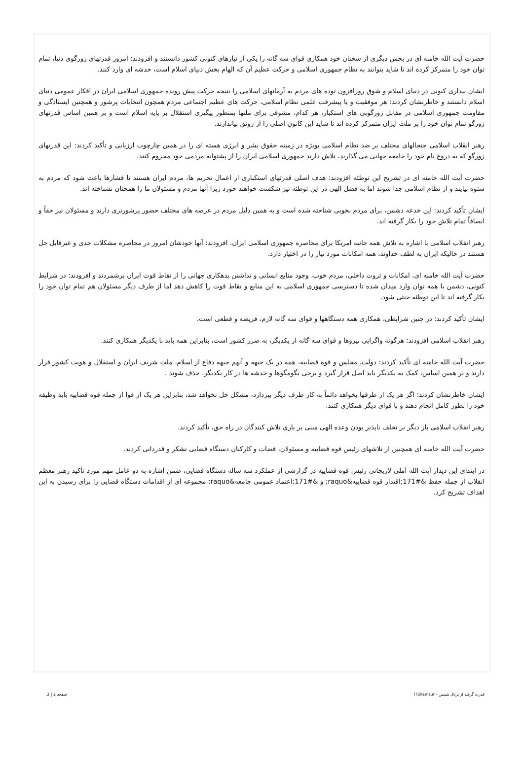حضرت آیت الله خامنه ای در بخش دیگری از سخنان خود همکاری قوای سه گانه را یکی از نیازهای کنونی کشور دانستند و افزودند: امروز قدرتهای زورگوی دنیا، تمام توان خود را متمرکز کرده اند تا شاید بتوانند به نظام جمهوری اسلامی و حرکت عظیم آن که الهام بخش دنیای اسلام است، خدشه ای وارد کنند.
ایشان بیداری کنونی در دنیای اسلام و شوق روزافزون توده های مردم به آرمانهای اسلامی را نتیجه حرکت پیش رونده جمهوری اسلامی ایران در افکار عمومی دنیای اسلام دانستند و خاطرنشان کردند: هر موفقیت و یا پیشرفت علمی نظام اسلامی، حرکت های عظیم اجتماعی مردم همچون انتخابات پرشور و همچنین ایستادگی و مقاومت جمهوری اسلامی در مقابل زورگویی های استکبار، هر کدام، مشوقی برای ملتها بمنظور پیگیری استقلال بر پایه اسلام است و بر همین اساس قدرتهای زورگو تمام توان خود را بر ملت ایران متمرکز کرده اند تا شاید این کانون اصلی را از رونق بیاندازند.
رهبر انقلاب اسلامی جنجالهای مختلف بر ضد نظام اسلامی بویژه در زمینه حقوق بشر و انرژی هسته ای را در همین چارچوب ارزیابی و تأکید کردند: این قدرتهای زورگو که به دروغ نام خود را جامعه جهانی می گذارند، تلاش دارند جمهوری اسلامی ایران را از پشتوانه مردمی خود محروم کنند.
حضرت آیت الله خامنه ای در تشریح این توطئه افزودند: هدف اصلی قدرتهای استکباری از اعمال تحریم ها، مردم ایران هستند تا فشارها باعث شود که مردم به ستوه بیایند و از نظام اسلامی جدا شوند اما به فضل الهی در این توطئه نیز شکست خواهند خورد زیرا آنها مردم و مسئولان ما را همچنان نشناخته اند.
ایشان تأکید کردند: این خدعه دشمن، برای مردم بخوبی شناخته شده است و به همین دلیل مردم در عرصه های مختلف حضور پرشورتری دارند و مسئولان نیز حقاً و انصافاً تمام تلاش خود را بکار گرفته اند.
رهبر انقلاب اسلامی با اشاره به تلاش همه جانبه امریکا برای محاصره جمهوری اسلامی ایران، افزودند: آنها خودشان امروز در محاصره مشکلات جدی و غیرقابل حل هستند در حالیکه ایران به لطف خداوند، همه امکانات مورد نیاز را در اختیار دارد.
حضرت آیت الله خامنه ای، امکانات و ثروت داخلی، مردم خوب، وجود منابع انسانی و نداشتن بدهکاری جهانی را از نقاط قوت ایران برشمردند و افزودند: در شرایط کنونی، دشمن با همه توان وارد میدان شده تا دسترسی جمهوری اسلامی به این منابع و نقاط قوت را کاهش دهد اما از طرف دیگر مسئولان هم تمام توان خود را بکار گرفته اند تا این توطئه خنثی شود.
ایشان تأکید کردند: در چنین شرایطی، همکاری همه دستگاهها و قوای سه گانه لازم، فریضه و قطعی است.
رهبر انقلاب اسلامی افزودند: هرگونه واگرایی نیروها و قوای سه گانه از یکدیگر، به ضرر کشور است، بنابراین همه باید با یکدیگر همکاری کنند.
حضرت آیت الله خامنه ای تأکید کردند: دولت، مجلس و قوه قضاییه، همه در یک جبهه و آنهم جبهه دفاع از اسلام، ملت شریف ایران و استقلال و هویت کشور قرار دارند و بر همین اساس، کمک به یکدیگر باید اصل قرار گیرد و برخی بگومگوها و خدشه ها در کار یکدیگر، حذف شوند .
ایشان خاطرنشان کردند: اگر هر یک از طرفها بخواهد دائماً به کار طرف دیگر بپردازد، مشکل حل نخواهد شد، بنابراین هر یک از قوا از جمله قوه قضاییه باید وظیفه خود را بطور کامل انجام دهند و با قوای دیگر همکاری کنند.
رهبر انقلاب اسلامی بار دیگر بر تخلف ناپذیر بودن وعده الهی مبنی بر یاری تلاش کنندگان در راه حق، تأکید کردند.
حضرت آیت الله خامنه ای همچنین از تلاشهای رئیس قوه قضاییه و مسئولان، قضات و کارکنان دستگاه قضایی تشکر و قدردانی کردند.
در ابتدای این دیدار آیت الله آملی لاریجانی رئیس قوه قضاییه در گزارشی از عملکرد سه ساله دستگاه قضایی، ضمن اشاره به دو عامل مهم مورد تأکید رهبر معظم انقلاب از جمله حفظ &#171;اقتدار قوه قضاییه&raquo; و &#171;اعتماد عمومی جامعه&raquo; مجموعه ای از اقدامات دستگاه قضایی را برای رسیدن به این اهداف تشریح کرد.
قدرت گرفته از پرتال شمس - ITShams.ir صفحه 2 | 2